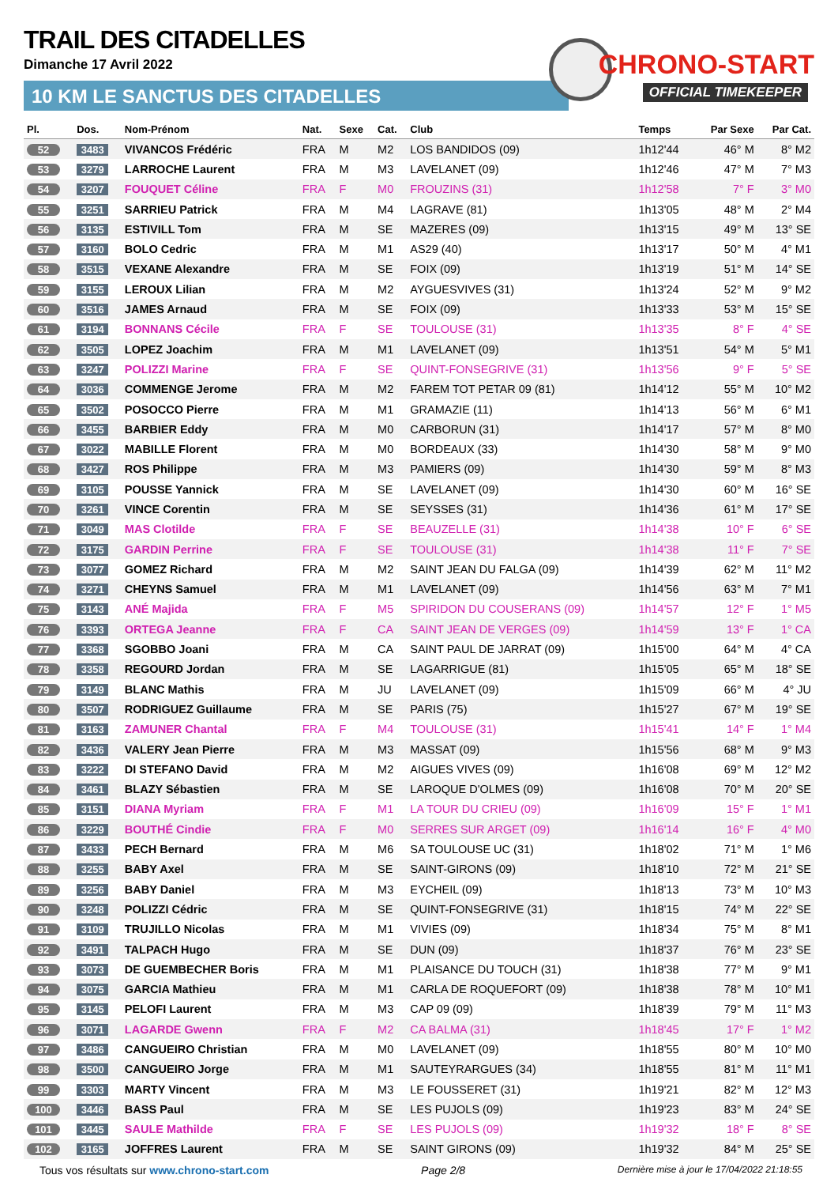TRAIL DES CITADELLES
Dimanche 17 Avril 2022
10 KM LE SANCTUS DES CITADELLES
CHRONO-START
OFFICIAL TIMEKEEPER
| Pl. | Dos. | Nom-Prénom | Nat. | Sexe | Cat. | Club | Temps | Par Sexe | Par Cat. |
| --- | --- | --- | --- | --- | --- | --- | --- | --- | --- |
| 52 | 3483 | VIVANCOS Frédéric | FRA | M | M2 | LOS BANDIDOS (09) | 1h12'44 | 46° M | 8° M2 |
| 53 | 3279 | LARROCHE Laurent | FRA | M | M3 | LAVELANET (09) | 1h12'46 | 47° M | 7° M3 |
| 54 | 3207 | FOUQUET Céline | FRA | F | M0 | FROUZINS (31) | 1h12'58 | 7° F | 3° M0 |
| 55 | 3251 | SARRIEU Patrick | FRA | M | M4 | LAGRAVE (81) | 1h13'05 | 48° M | 2° M4 |
| 56 | 3135 | ESTIVILL Tom | FRA | M | SE | MAZERES (09) | 1h13'15 | 49° M | 13° SE |
| 57 | 3160 | BOLO Cedric | FRA | M | M1 | AS29 (40) | 1h13'17 | 50° M | 4° M1 |
| 58 | 3515 | VEXANE Alexandre | FRA | M | SE | FOIX (09) | 1h13'19 | 51° M | 14° SE |
| 59 | 3155 | LEROUX Lilian | FRA | M | M2 | AYGUESVIVES (31) | 1h13'24 | 52° M | 9° M2 |
| 60 | 3516 | JAMES Arnaud | FRA | M | SE | FOIX (09) | 1h13'33 | 53° M | 15° SE |
| 61 | 3194 | BONNANS Cécile | FRA | F | SE | TOULOUSE (31) | 1h13'35 | 8° F | 4° SE |
| 62 | 3505 | LOPEZ Joachim | FRA | M | M1 | LAVELANET (09) | 1h13'51 | 54° M | 5° M1 |
| 63 | 3247 | POLIZZI Marine | FRA | F | SE | QUINT-FONSEGRIVE (31) | 1h13'56 | 9° F | 5° SE |
| 64 | 3036 | COMMENGE Jerome | FRA | M | M2 | FAREM TOT PETAR 09 (81) | 1h14'12 | 55° M | 10° M2 |
| 65 | 3502 | POSOCCO Pierre | FRA | M | M1 | GRAMAZIE (11) | 1h14'13 | 56° M | 6° M1 |
| 66 | 3455 | BARBIER Eddy | FRA | M | M0 | CARBORUN (31) | 1h14'17 | 57° M | 8° M0 |
| 67 | 3022 | MABILLE Florent | FRA | M | M0 | BORDEAUX (33) | 1h14'30 | 58° M | 9° M0 |
| 68 | 3427 | ROS Philippe | FRA | M | M3 | PAMIERS (09) | 1h14'30 | 59° M | 8° M3 |
| 69 | 3105 | POUSSE Yannick | FRA | M | SE | LAVELANET (09) | 1h14'30 | 60° M | 16° SE |
| 70 | 3261 | VINCE Corentin | FRA | M | SE | SEYSSES (31) | 1h14'36 | 61° M | 17° SE |
| 71 | 3049 | MAS Clotilde | FRA | F | SE | BEAUZELLE (31) | 1h14'38 | 10° F | 6° SE |
| 72 | 3175 | GARDIN Perrine | FRA | F | SE | TOULOUSE (31) | 1h14'38 | 11° F | 7° SE |
| 73 | 3077 | GOMEZ Richard | FRA | M | M2 | SAINT JEAN DU FALGA (09) | 1h14'39 | 62° M | 11° M2 |
| 74 | 3271 | CHEYNS Samuel | FRA | M | M1 | LAVELANET (09) | 1h14'56 | 63° M | 7° M1 |
| 75 | 3143 | ANÉ Majida | FRA | F | M5 | SPIRIDON DU COUSERANS (09) | 1h14'57 | 12° F | 1° M5 |
| 76 | 3393 | ORTEGA Jeanne | FRA | F | CA | SAINT JEAN DE VERGES (09) | 1h14'59 | 13° F | 1° CA |
| 77 | 3368 | SGOBBO Joani | FRA | M | CA | SAINT PAUL DE JARRAT (09) | 1h15'00 | 64° M | 4° CA |
| 78 | 3358 | REGOURD Jordan | FRA | M | SE | LAGARRIGUE (81) | 1h15'05 | 65° M | 18° SE |
| 79 | 3149 | BLANC Mathis | FRA | M | JU | LAVELANET (09) | 1h15'09 | 66° M | 4° JU |
| 80 | 3507 | RODRIGUEZ Guillaume | FRA | M | SE | PARIS (75) | 1h15'27 | 67° M | 19° SE |
| 81 | 3163 | ZAMUNER Chantal | FRA | F | M4 | TOULOUSE (31) | 1h15'41 | 14° F | 1° M4 |
| 82 | 3436 | VALERY Jean Pierre | FRA | M | M3 | MASSAT (09) | 1h15'56 | 68° M | 9° M3 |
| 83 | 3222 | DI STEFANO David | FRA | M | M2 | AIGUES VIVES (09) | 1h16'08 | 69° M | 12° M2 |
| 84 | 3461 | BLAZY Sébastien | FRA | M | SE | LAROQUE D'OLMES (09) | 1h16'08 | 70° M | 20° SE |
| 85 | 3151 | DIANA Myriam | FRA | F | M1 | LA TOUR DU CRIEU (09) | 1h16'09 | 15° F | 1° M1 |
| 86 | 3229 | BOUTHÉ Cindie | FRA | F | M0 | SERRES SUR ARGET (09) | 1h16'14 | 16° F | 4° M0 |
| 87 | 3433 | PECH Bernard | FRA | M | M6 | SA TOULOUSE UC (31) | 1h18'02 | 71° M | 1° M6 |
| 88 | 3255 | BABY Axel | FRA | M | SE | SAINT-GIRONS (09) | 1h18'10 | 72° M | 21° SE |
| 89 | 3256 | BABY Daniel | FRA | M | M3 | EYCHEIL (09) | 1h18'13 | 73° M | 10° M3 |
| 90 | 3248 | POLIZZI Cédric | FRA | M | SE | QUINT-FONSEGRIVE (31) | 1h18'15 | 74° M | 22° SE |
| 91 | 3109 | TRUJILLO Nicolas | FRA | M | M1 | VIVIES (09) | 1h18'34 | 75° M | 8° M1 |
| 92 | 3491 | TALPACH Hugo | FRA | M | SE | DUN (09) | 1h18'37 | 76° M | 23° SE |
| 93 | 3073 | DE GUEMBECHER Boris | FRA | M | M1 | PLAISANCE DU TOUCH (31) | 1h18'38 | 77° M | 9° M1 |
| 94 | 3075 | GARCIA Mathieu | FRA | M | M1 | CARLA DE ROQUEFORT (09) | 1h18'38 | 78° M | 10° M1 |
| 95 | 3145 | PELOFI Laurent | FRA | M | M3 | CAP 09 (09) | 1h18'39 | 79° M | 11° M3 |
| 96 | 3071 | LAGARDE Gwenn | FRA | F | M2 | CA BALMA (31) | 1h18'45 | 17° F | 1° M2 |
| 97 | 3486 | CANGUEIRO Christian | FRA | M | M0 | LAVELANET (09) | 1h18'55 | 80° M | 10° M0 |
| 98 | 3500 | CANGUEIRO Jorge | FRA | M | M1 | SAUTEYRARGUES (34) | 1h18'55 | 81° M | 11° M1 |
| 99 | 3303 | MARTY Vincent | FRA | M | M3 | LE FOUSSERET (31) | 1h19'21 | 82° M | 12° M3 |
| 100 | 3446 | BASS Paul | FRA | M | SE | LES PUJOLS (09) | 1h19'23 | 83° M | 24° SE |
| 101 | 3445 | SAULE Mathilde | FRA | F | SE | LES PUJOLS (09) | 1h19'32 | 18° F | 8° SE |
| 102 | 3165 | JOFFRES Laurent | FRA | M | SE | SAINT GIRONS (09) | 1h19'32 | 84° M | 25° SE |
Tous vos résultats sur www.chrono-start.com Page 2/8 Dernière mise à jour le 17/04/2022 21:18:55